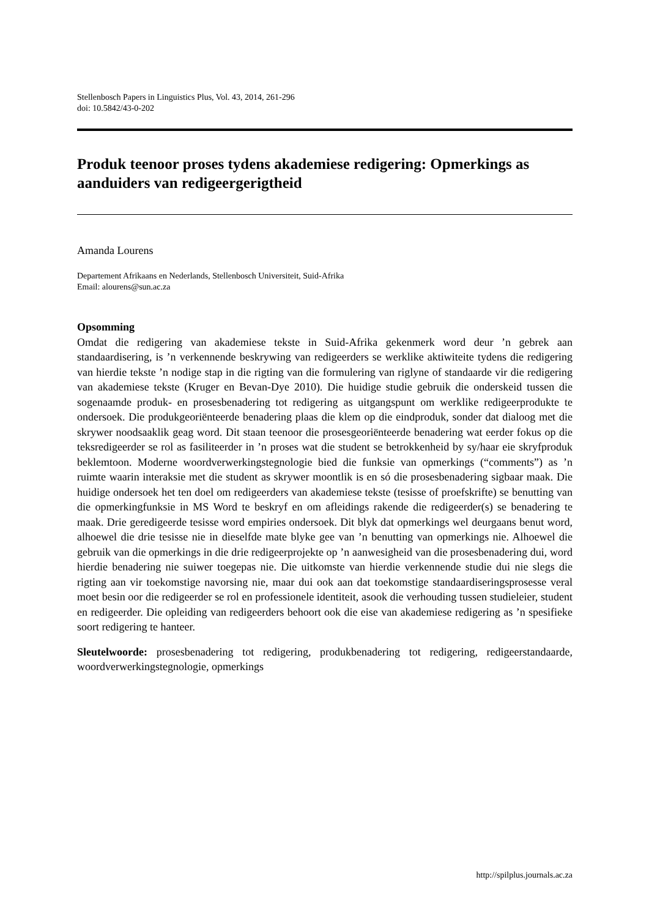Stellenbosch Papers in Linguistics Plus, Vol. 43, 2014, 261-296
doi: 10.5842/43-0-202
Produk teenoor proses tydens akademiese redigering: Opmerkings as aanduiders van redigeergerigtheid
Amanda Lourens
Departement Afrikaans en Nederlands, Stellenbosch Universiteit, Suid-Afrika
Email: alourens@sun.ac.za
Opsomming
Omdat die redigering van akademiese tekste in Suid-Afrika gekenmerk word deur ’n gebrek aan standaardisering, is ’n verkennende beskrywing van redigeerders se werklike aktiwiteite tydens die redigering van hierdie tekste ’n nodige stap in die rigting van die formulering van riglyne of standaarde vir die redigering van akademiese tekste (Kruger en Bevan-Dye 2010). Die huidige studie gebruik die onderskeid tussen die sogenaamde produk- en prosesbenadering tot redigering as uitgangspunt om werklike redigeerprodukte te ondersoek. Die produkgeoriënteerde benadering plaas die klem op die eindproduk, sonder dat dialoog met die skrywer noodsaaklik geag word. Dit staan teenoor die prosesgeoriënteerde benadering wat eerder fokus op die teksredigeerder se rol as fasiliteerder in ’n proses wat die student se betrokkenheid by sy/haar eie skryfproduk beklemtoon. Moderne woordverwerkingstegnologie bied die funksie van opmerkings (“comments”) as ’n ruimte waarin interaksie met die student as skrywer moontlik is en só die prosesbenadering sigbaar maak. Die huidige ondersoek het ten doel om redigeerders van akademiese tekste (tesisse of proefskrifte) se benutting van die opmerkingfunksie in MS Word te beskryf en om afleidings rakende die redigeerder(s) se benadering te maak. Drie geredigeerde tesisse word empiries ondersoek. Dit blyk dat opmerkings wel deurgaans benut word, alhoewel die drie tesisse nie in dieselfde mate blyke gee van ’n benutting van opmerkings nie. Alhoewel die gebruik van die opmerkings in die drie redigeerprojekte op ’n aanwesigheid van die prosesbenadering dui, word hierdie benadering nie suiwer toegepas nie. Die uitkomste van hierdie verkennende studie dui nie slegs die rigting aan vir toekomstige navorsing nie, maar dui ook aan dat toekomstige standaardiseringsprosesse veral moet besin oor die redigeerder se rol en professionele identiteit, asook die verhouding tussen studieleier, student en redigeerder. Die opleiding van redigeerders behoort ook die eise van akademiese redigering as ’n spesifieke soort redigering te hanteer.
Sleutelwoorde: prosesbenadering tot redigering, produkbenadering tot redigering, redigeerstandaarde, woordverwerkingstegnologie, opmerkings
http://spilplus.journals.ac.za